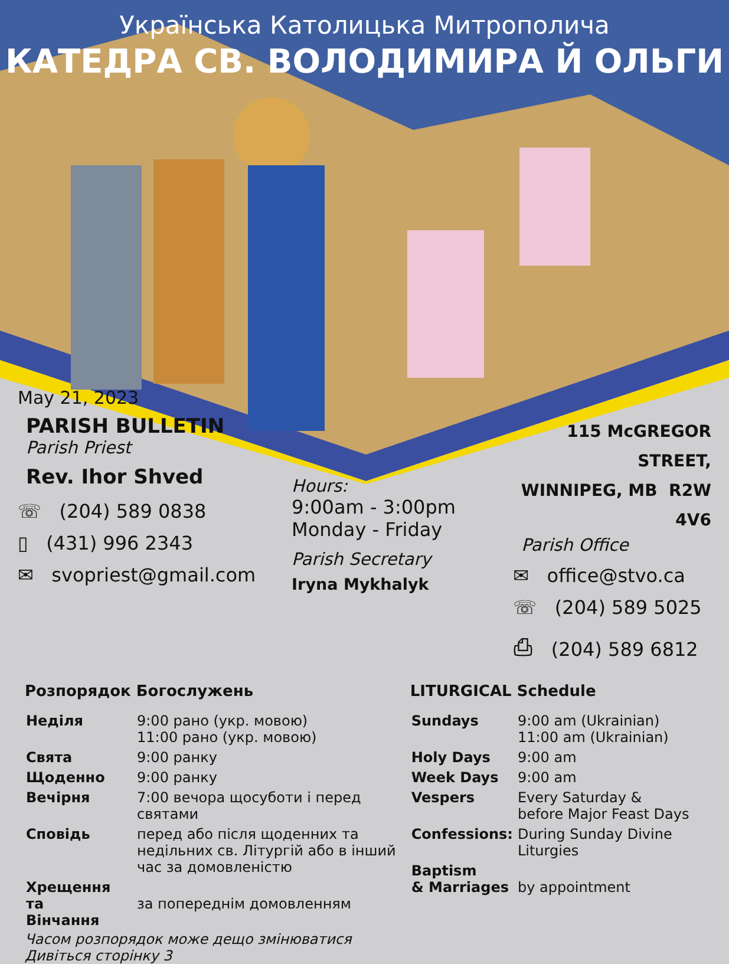Українська Католицька Митрополича
КАТЕДРА СВ. ВОЛОДИМИРА Й ОЛЬГИ
May 21, 2023
PARISH BULLETIN
Parish Priest
Rev. Ihor Shved
☏ (204) 589 0838
▯ (431) 996 2343
✉ svopriest@gmail.com
Hours:
9:00am - 3:00pm
Monday - Friday
Parish Secretary
Iryna Mykhalyk
115 McGREGOR STREET,
WINNIPEG, MB R2W 4V6
Parish Office
✉ office@stvo.ca
☏ (204) 589 5025
⎙ (204) 589 6812
Розпорядок Богослужень
| Неділя | 9:00 рано (укр. мовою) 11:00 рано (укр. мовою) |
| Свята | 9:00 ранку |
| Щоденно | 9:00 ранку |
| Вечірня | 7:00 вечора щосуботи і перед святами |
| Сповідь | перед або після щоденних та недільних св. Літургій або в інший час за домовленістю |
| Хрещення та Вінчання | за попереднім домовленням |
Часом розпорядок може дещо змінюватися Дивіться сторінку 3
LITURGICAL Schedule
| Sundays | 9:00 am (Ukrainian) 11:00 am (Ukrainian) |
| Holy Days | 9:00 am |
| Week Days | 9:00 am |
| Vespers | Every Saturday & before Major Feast Days |
| Confessions: | During Sunday Divine Liturgies |
| Baptism & Marriages | by appointment |